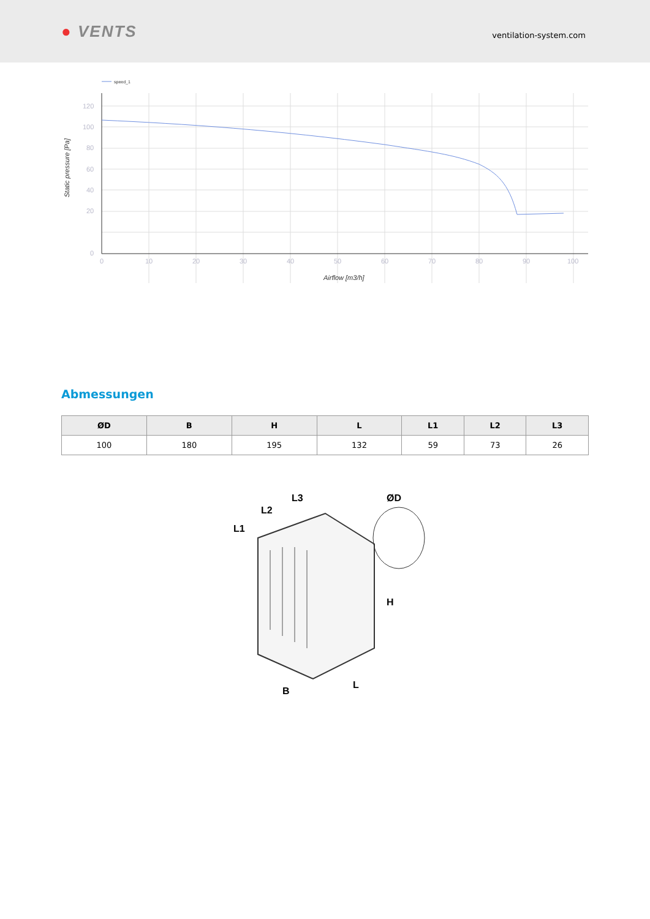● VENTS
ventilation-system.com
speed_1
120
100
80
60
40
20
0
0
10
20
30
40
50
60
70
80
90
100
Airflow [m3/h]
Static pressure [Pa]
Abmessungen
| ØD | B | H | L | L1 | L2 | L3 |
| --- | --- | --- | --- | --- | --- | --- |
| 100 | 180 | 195 | 132 | 59 | 73 | 26 |
ØD
L1
L2
L3
H
B
L